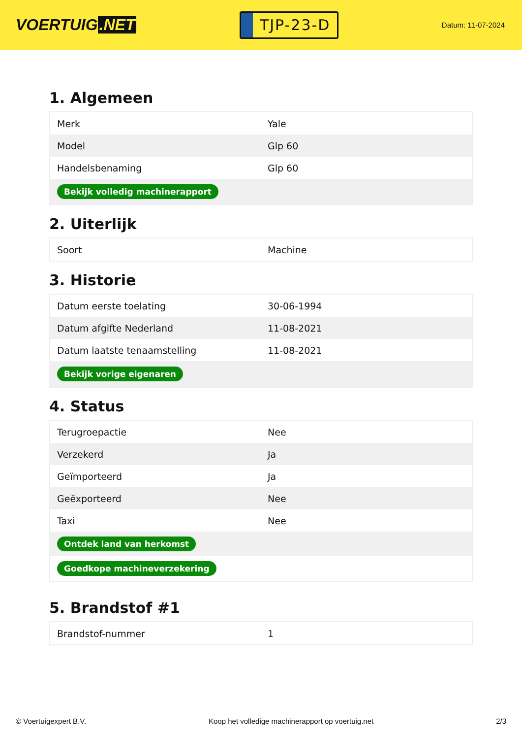VOERTUIG.NET
TJP-23-D
Datum: 11-07-2024
1. Algemeen
| Merk | Yale |
| Model | Glp 60 |
| Handelsbenaming | Glp 60 |
| Bekijk volledig machinerapport | |
2. Uiterlijk
| Soort | Machine |
3. Historie
| Datum eerste toelating | 30-06-1994 |
| Datum afgifte Nederland | 11-08-2021 |
| Datum laatste tenaamstelling | 11-08-2021 |
| Bekijk vorige eigenaren | |
4. Status
| Terugroepactie | Nee |
| Verzekerd | Ja |
| Geïmporteerd | Ja |
| Geëxporteerd | Nee |
| Taxi | Nee |
| Ontdek land van herkomst | |
| Goedkope machineverzekering | |
5. Brandstof #1
| Brandstof-nummer | 1 |
© Voertuigexpert B.V. Koop het volledige machinerapport op voertuig.net 2/3